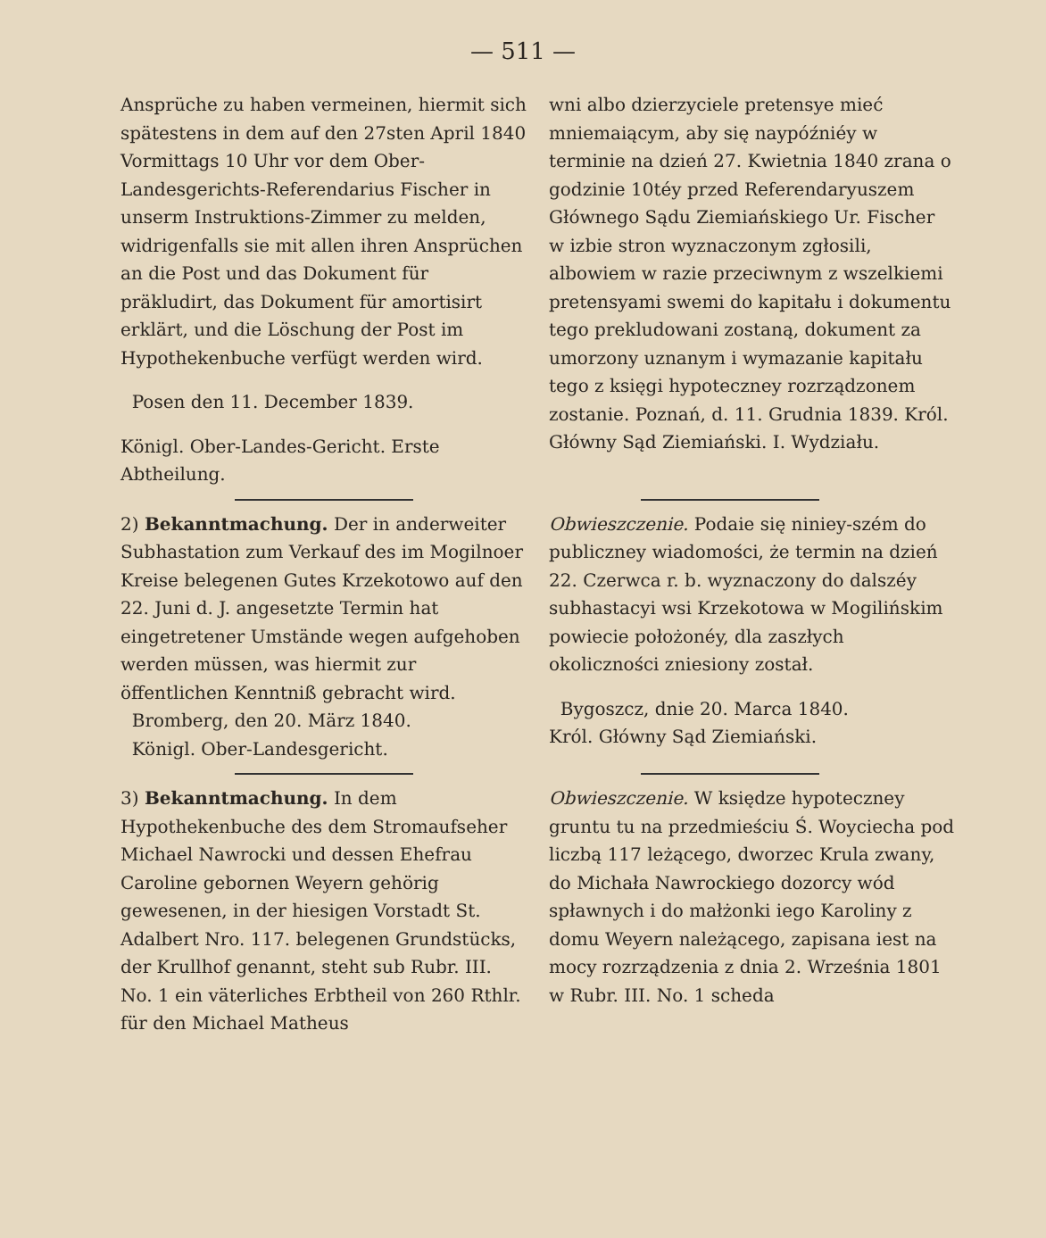— 511 —
Ansprüche zu haben vermeinen, hiermit sich spätestens in dem auf den 27sten April 1840 Vormittags 10 Uhr vor dem Ober-Landesgerichts-Referendarius Fischer in unserm Instruktions-Zimmer zu melden, widrigenfalls sie mit allen ihren Ansprüchen an die Post und das Dokument für präkludirt, das Dokument für amortisirt erklärt, und die Löschung der Post im Hypothekenbuche verfügt werden wird.
Posen den 11. December 1839.
Königl. Ober-Landes-Gericht. Erste Abtheilung.
wni albo dzierzyciele pretensye mieć mniemaiącym, aby się naypóźniéy w terminie na dzień 27. Kwietnia 1840 zrana o godzinie 10téy przed Referendaryuszem Głównego Sądu Ziemiańskiego Ur. Fischer w izbie stron wyznaczonym zgłosili, albowiem w razie przeciwnym z wszelkiemi pretensyami swemi do kapitału i dokumentu tego prekludowani zostaną, dokument za umorzony uznanym i wymazanie kapitału tego z księgi hypoteczney rozrządzonem zostanie. Poznań, d. 11. Grudnia 1839. Król. Główny Sąd Ziemiański. I. Wydziału.
2) Bekanntmachung. Der in anderweiter Subhastation zum Verkauf des im Mogilnoer Kreise belegenen Gutes Krzekotowo auf den 22. Juni d. J. angesetzte Termin hat eingetretener Umstände wegen aufgehoben werden müssen, was hiermit zur öffentlichen Kenntniß gebracht wird.
Bromberg, den 20. März 1840.
Königl. Ober-Landesgericht.
Obwieszczenie. Podaie się niniey-szém do publiczney wiadomości, że termin na dzień 22. Czerwca r. b. wyznaczony do dalszéy subhastacyi wsi Krzekotowa w Mogilińskim powiecie położonéy, dla zaszłych okoliczności zniesiony został.
Bygoszcz, dnie 20. Marca 1840.
Król. Główny Sąd Ziemiański.
3) Bekanntmachung. In dem Hypothekenbuche des dem Stromaufseher Michael Nawrocki und dessen Ehefrau Caroline gebornen Weyern gehörig gewesenen, in der hiesigen Vorstadt St. Adalbert Nro. 117. belegenen Grundstücks, der Krullhof genannt, steht sub Rubr. III. No. 1 ein väterliches Erbtheil von 260 Rthlr. für den Michael Matheus
Obwieszczenie. W księdze hypoteczney gruntu tu na przedmieściu Ś. Woyciecha pod liczbą 117 leżącego, dworzec Krula zwany, do Michała Nawrockiego dozorcy wód spławnych i do małżonki iego Karoliny z domu Weyern należącego, zapisana iest na mocy rozrządzenia z dnia 2. Września 1801 w Rubr. III. No. 1 scheda